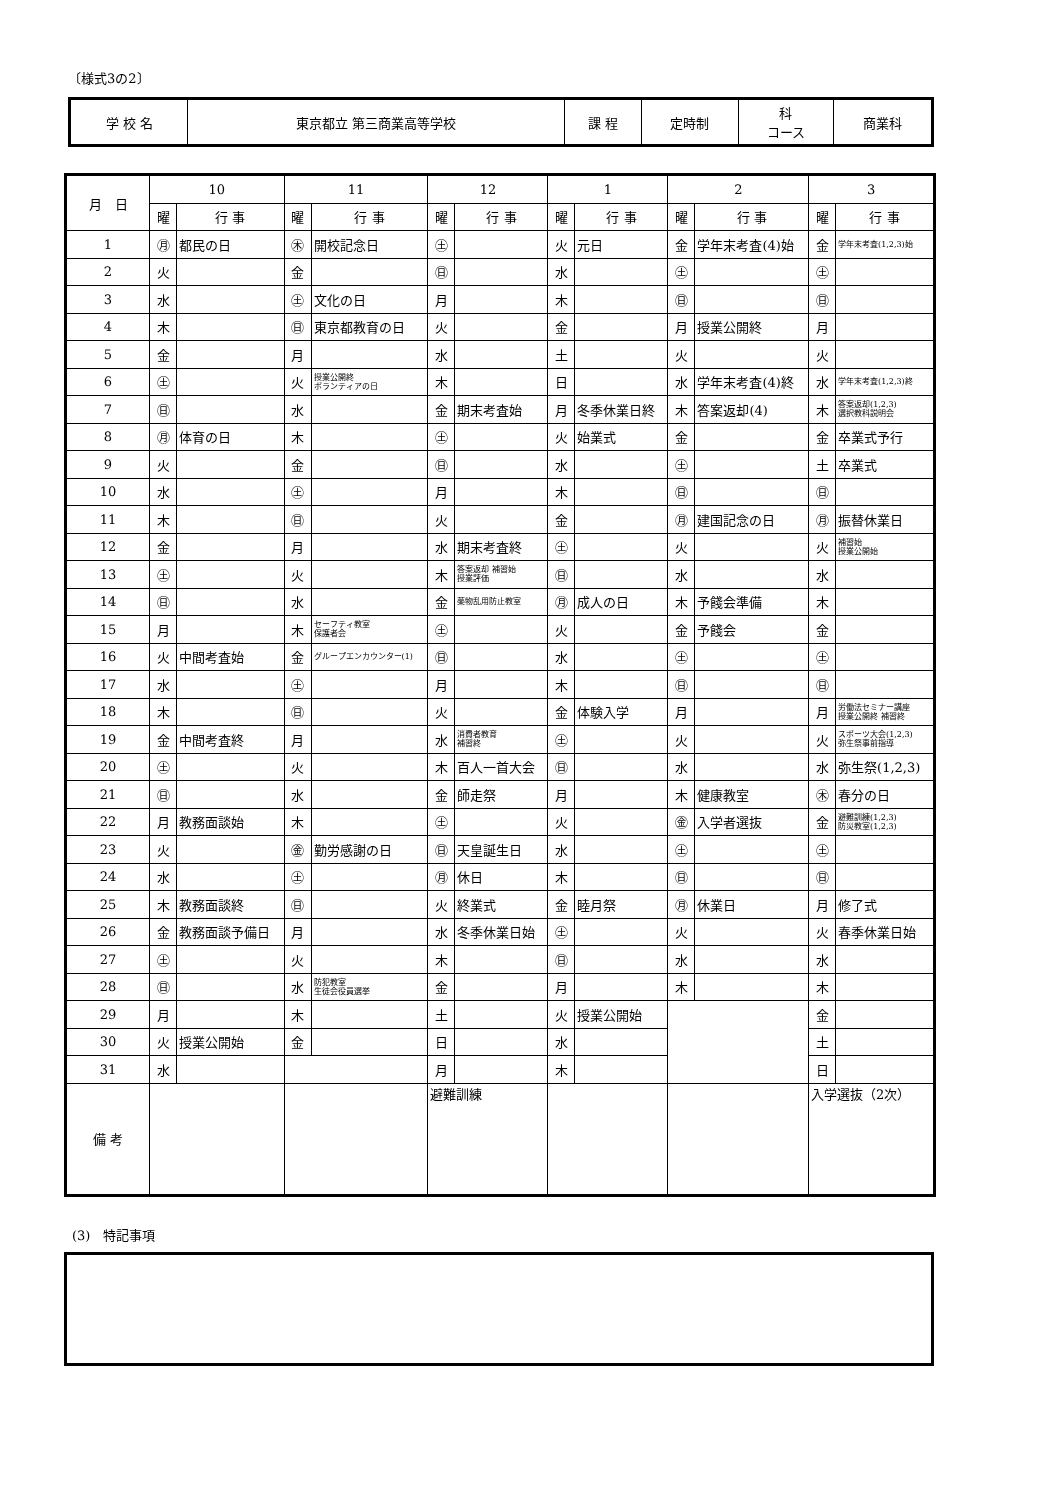〔様式3の2〕
| 学 校 名 | 東京都立 第三商業高等学校 | 課 程 | 定時制 | 科 コース | 商業科 |
| 月 日 | 10 | | 11 | | 12 | | 1 | | 2 | | 3 | |
| --- | --- | --- | --- | --- | --- | --- | --- | --- | --- | --- | --- | --- |
| | 曜 | 行 事 | 曜 | 行 事 | 曜 | 行 事 | 曜 | 行 事 | 曜 | 行 事 | 曜 | 行 事 |
| 1 | ㊊ | 都民の日 | ㊍ | 開校記念日 | ㊏ | | 火 | 元日 | 金 | 学年末考査(4)始 | 金 | 学年末考査(1,2,3)始 |
| 2 | 火 | | 金 | | ㊐ | | 水 | | ㊏ | | ㊏ | |
| 3 | 水 | | ㊏ | 文化の日 | 月 | | 木 | | ㊐ | | ㊐ | |
| 4 | 木 | | ㊐ | 東京都教育の日 | 火 | | 金 | | 月 | 授業公開終 | 月 | |
| 5 | 金 | | 月 | | 水 | | 土 | | 火 | | 火 | |
| 6 | ㊏ | | 火 | 授業公開終 ボランティアの日 | 木 | | 日 | | 水 | 学年末考査(4)終 | 水 | 学年末考査(1,2,3)終 |
| 7 | ㊐ | | 水 | | 金 | 期末考査始 | 月 | 冬季休業日終 | 木 | 答案返却(4) | 木 | 答案返却(1,2,3) 選択教科説明会 |
| 8 | ㊊ | 体育の日 | 木 | | ㊏ | | 火 | 始業式 | 金 | | 金 | 卒業式予行 |
| 9 | 火 | | 金 | | ㊐ | | 水 | | ㊏ | | 土 | 卒業式 |
| 10 | 水 | | ㊏ | | 月 | | 木 | | ㊐ | | ㊐ | |
| 11 | 木 | | ㊐ | | 火 | | 金 | | ㊊ | 建国記念の日 | ㊊ | 振替休業日 |
| 12 | 金 | | 月 | | 水 | 期末考査終 | ㊏ | | 火 | | 火 | 補習始 授業公開始 |
| 13 | ㊏ | | 火 | | 木 | 答案返却 補習始 授業評価 | ㊐ | | 水 | | 水 | |
| 14 | ㊐ | | 水 | | 金 | 薬物乱用防止教室 | ㊊ | 成人の日 | 木 | 予餞会準備 | 木 | |
| 15 | 月 | | 木 | セーフティ教室 保護者会 | ㊏ | | 火 | | 金 | 予餞会 | 金 | |
| 16 | 火 | 中間考査始 | 金 | グループエンカウンター(1) | ㊐ | | 水 | | ㊏ | | ㊏ | |
| 17 | 水 | | ㊏ | | 月 | | 木 | | ㊐ | | ㊐ | |
| 18 | 木 | | ㊐ | | 火 | | 金 | 体験入学 | 月 | | 月 | 労働法セミナー講座 授業公開終 補習終 |
| 19 | 金 | 中間考査終 | 月 | | 水 | 消費者教育 補習終 | ㊏ | | 火 | | 火 | スポーツ大会(1,2,3) 弥生祭事前指導 |
| 20 | ㊏ | | 火 | | 木 | 百人一首大会 | ㊐ | | 水 | | 水 | 弥生祭(1,2,3) |
| 21 | ㊐ | | 水 | | 金 | 師走祭 | 月 | | 木 | 健康教室 | ㊍ | 春分の日 |
| 22 | 月 | 教務面談始 | 木 | | ㊏ | | 火 | | ㊎ | 入学者選抜 | 金 | 避難訓練(1,2,3) 防災教室(1,2,3) |
| 23 | 火 | | ㊎ | 勤労感謝の日 | ㊐ | 天皇誕生日 | 水 | | ㊏ | | ㊏ | |
| 24 | 水 | | ㊏ | | ㊊ | 休日 | 木 | | ㊐ | | ㊐ | |
| 25 | 木 | 教務面談終 | ㊐ | | 火 | 終業式 | 金 | 睦月祭 | ㊊ | 休業日 | 月 | 修了式 |
| 26 | 金 | 教務面談予備日 | 月 | | 水 | 冬季休業日始 | ㊏ | | 火 | | 火 | 春季休業日始 |
| 27 | ㊏ | | 火 | | 木 | | ㊐ | | 水 | | 水 | |
| 28 | ㊐ | | 水 | 防犯教室 生徒会役員選挙 | 金 | | 月 | | 木 | | 木 | |
| 29 | 月 | | 木 | | 土 | | 火 | 授業公開始 | | | 金 | |
| 30 | 火 | 授業公開始 | 金 | | 日 | | 水 | | | | 土 | |
| 31 | 水 | | | | 月 | | 木 | | | | 日 | |
| 備 考 | | | | | 避難訓練 | | | | | | 入学選抜（2次） | |
(3)　特記事項